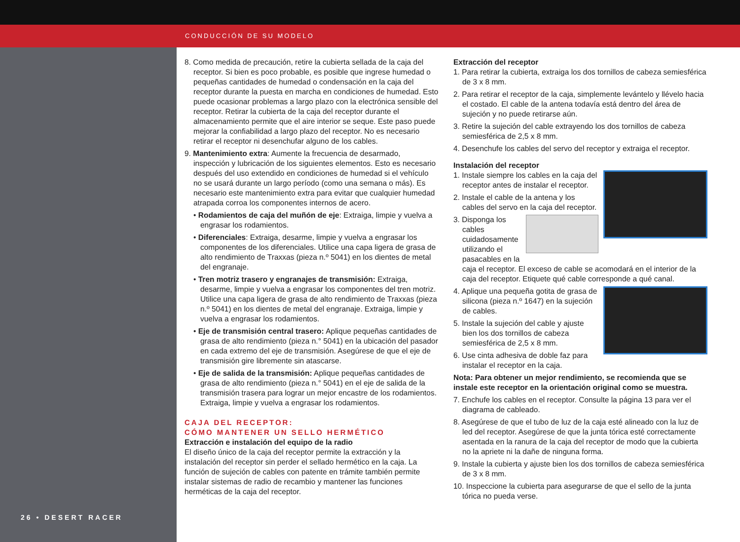CONDUCCIÓN DE SU MODELO
26 • DESERT RACER
8. Como medida de precaución, retire la cubierta sellada de la caja del receptor. Si bien es poco probable, es posible que ingrese humedad o pequeñas cantidades de humedad o condensación en la caja del receptor durante la puesta en marcha en condiciones de humedad. Esto puede ocasionar problemas a largo plazo con la electrónica sensible del receptor. Retirar la cubierta de la caja del receptor durante el almacenamiento permite que el aire interior se seque. Este paso puede mejorar la confiabilidad a largo plazo del receptor. No es necesario retirar el receptor ni desenchufar alguno de los cables.
9. Mantenimiento extra: Aumente la frecuencia de desarmado, inspección y lubricación de los siguientes elementos. Esto es necesario después del uso extendido en condiciones de humedad si el vehículo no se usará durante un largo período (como una semana o más). Es necesario este mantenimiento extra para evitar que cualquier humedad atrapada corroa los componentes internos de acero.
• Rodamientos de caja del muñón de eje: Extraiga, limpie y vuelva a engrasar los rodamientos.
• Diferenciales: Extraiga, desarme, limpie y vuelva a engrasar los componentes de los diferenciales. Utilice una capa ligera de grasa de alto rendimiento de Traxxas (pieza n.º 5041) en los dientes de metal del engranaje.
• Tren motriz trasero y engranajes de transmisión: Extraiga, desarme, limpie y vuelva a engrasar los componentes del tren motriz. Utilice una capa ligera de grasa de alto rendimiento de Traxxas (pieza n.º 5041) en los dientes de metal del engranaje. Extraiga, limpie y vuelva a engrasar los rodamientos.
• Eje de transmisión central trasero: Aplique pequeñas cantidades de grasa de alto rendimiento (pieza n.° 5041) en la ubicación del pasador en cada extremo del eje de transmisión. Asegúrese de que el eje de transmisión gire libremente sin atascarse.
• Eje de salida de la transmisión: Aplique pequeñas cantidades de grasa de alto rendimiento (pieza n.° 5041) en el eje de salida de la transmisión trasera para lograr un mejor encastre de los rodamientos. Extraiga, limpie y vuelva a engrasar los rodamientos.
CAJA DEL RECEPTOR:
CÓMO MANTENER UN SELLO HERMÉTICO
Extracción e instalación del equipo de la radio
El diseño único de la caja del receptor permite la extracción y la instalación del receptor sin perder el sellado hermético en la caja. La función de sujeción de cables con patente en trámite también permite instalar sistemas de radio de recambio y mantener las funciones herméticas de la caja del receptor.
Extracción del receptor
1. Para retirar la cubierta, extraiga los dos tornillos de cabeza semiesférica de 3 x 8 mm.
2. Para retirar el receptor de la caja, simplemente levántelo y llévelo hacia el costado. El cable de la antena todavía está dentro del área de sujeción y no puede retirarse aún.
3. Retire la sujeción del cable extrayendo los dos tornillos de cabeza semiesférica de 2,5 x 8 mm.
4. Desenchufe los cables del servo del receptor y extraiga el receptor.
Instalación del receptor
1. Instale siempre los cables en la caja del receptor antes de instalar el receptor.
2. Instale el cable de la antena y los cables del servo en la caja del receptor.
3. Disponga los cables cuidadosamente utilizando el pasacables en la caja el receptor. El exceso de cable se acomodará en el interior de la caja del receptor. Etiquete qué cable corresponde a qué canal.
4. Aplique una pequeña gotita de grasa de silicona (pieza n.º 1647) en la sujeción de cables.
5. Instale la sujeción del cable y ajuste bien los dos tornillos de cabeza semiesférica de 2,5 x 8 mm.
6. Use cinta adhesiva de doble faz para instalar el receptor en la caja.
Nota: Para obtener un mejor rendimiento, se recomienda que se instale este receptor en la orientación original como se muestra.
7. Enchufe los cables en el receptor. Consulte la página 13 para ver el diagrama de cableado.
8. Asegúrese de que el tubo de luz de la caja esté alineado con la luz de led del receptor. Asegúrese de que la junta tórica esté correctamente asentada en la ranura de la caja del receptor de modo que la cubierta no la apriete ni la dañe de ninguna forma.
9. Instale la cubierta y ajuste bien los dos tornillos de cabeza semiesférica de 3 x 8 mm.
10. Inspeccione la cubierta para asegurarse de que el sello de la junta tórica no pueda verse.